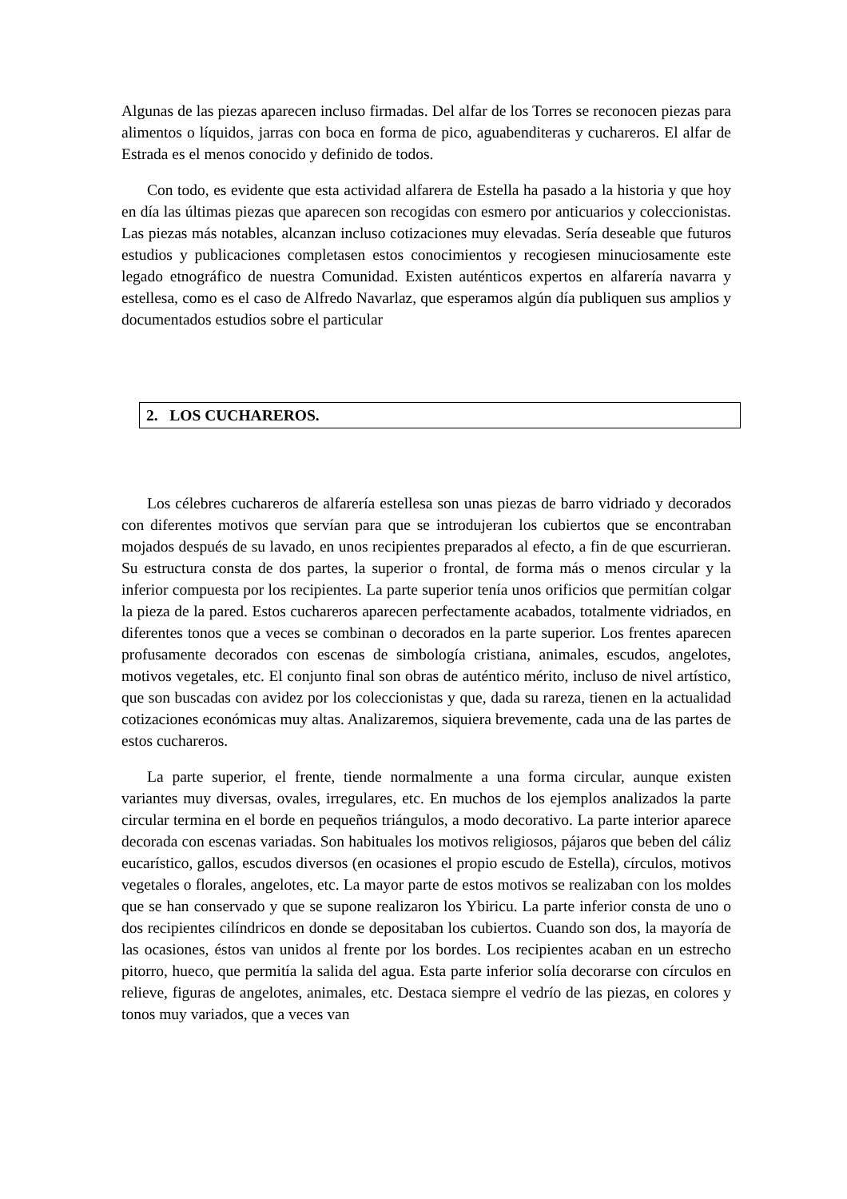Algunas de las piezas aparecen incluso firmadas. Del alfar de los Torres se reconocen piezas para alimentos o líquidos, jarras con boca en forma de pico, aguabenditeras y cuchareros. El alfar de Estrada es el menos conocido y definido de todos.
Con todo, es evidente que esta actividad alfarera de Estella ha pasado a la historia y que hoy en día las últimas piezas que aparecen son recogidas con esmero por anticuarios y coleccionistas. Las piezas más notables, alcanzan incluso cotizaciones muy elevadas. Sería deseable que futuros estudios y publicaciones completasen estos conocimientos y recogiesen minuciosamente este legado etnográfico de nuestra Comunidad. Existen auténticos expertos en alfarería navarra y estellesa, como es el caso de Alfredo Navarlaz, que esperamos algún día publiquen sus amplios y documentados estudios sobre el particular
2. LOS CUCHAREROS.
Los célebres cuchareros de alfarería estellesa son unas piezas de barro vidriado y decorados con diferentes motivos que servían para que se introdujeran los cubiertos que se encontraban mojados después de su lavado, en unos recipientes preparados al efecto, a fin de que escurrieran. Su estructura consta de dos partes, la superior o frontal, de forma más o menos circular y la inferior compuesta por los recipientes. La parte superior tenía unos orificios que permitían colgar la pieza de la pared. Estos cuchareros aparecen perfectamente acabados, totalmente vidriados, en diferentes tonos que a veces se combinan o decorados en la parte superior. Los frentes aparecen profusamente decorados con escenas de simbología cristiana, animales, escudos, angelotes, motivos vegetales, etc. El conjunto final son obras de auténtico mérito, incluso de nivel artístico, que son buscadas con avidez por los coleccionistas y que, dada su rareza, tienen en la actualidad cotizaciones económicas muy altas. Analizaremos, siquiera brevemente, cada una de las partes de estos cuchareros.
La parte superior, el frente, tiende normalmente a una forma circular, aunque existen variantes muy diversas, ovales, irregulares, etc. En muchos de los ejemplos analizados la parte circular termina en el borde en pequeños triángulos, a modo decorativo. La parte interior aparece decorada con escenas variadas. Son habituales los motivos religiosos, pájaros que beben del cáliz eucarístico, gallos, escudos diversos (en ocasiones el propio escudo de Estella), círculos, motivos vegetales o florales, angelotes, etc. La mayor parte de estos motivos se realizaban con los moldes que se han conservado y que se supone realizaron los Ybiricu. La parte inferior consta de uno o dos recipientes cilíndricos en donde se depositaban los cubiertos. Cuando son dos, la mayoría de las ocasiones, éstos van unidos al frente por los bordes. Los recipientes acaban en un estrecho pitorro, hueco, que permitía la salida del agua. Esta parte inferior solía decorarse con círculos en relieve, figuras de angelotes, animales, etc. Destaca siempre el vedrío de las piezas, en colores y tonos muy variados, que a veces van